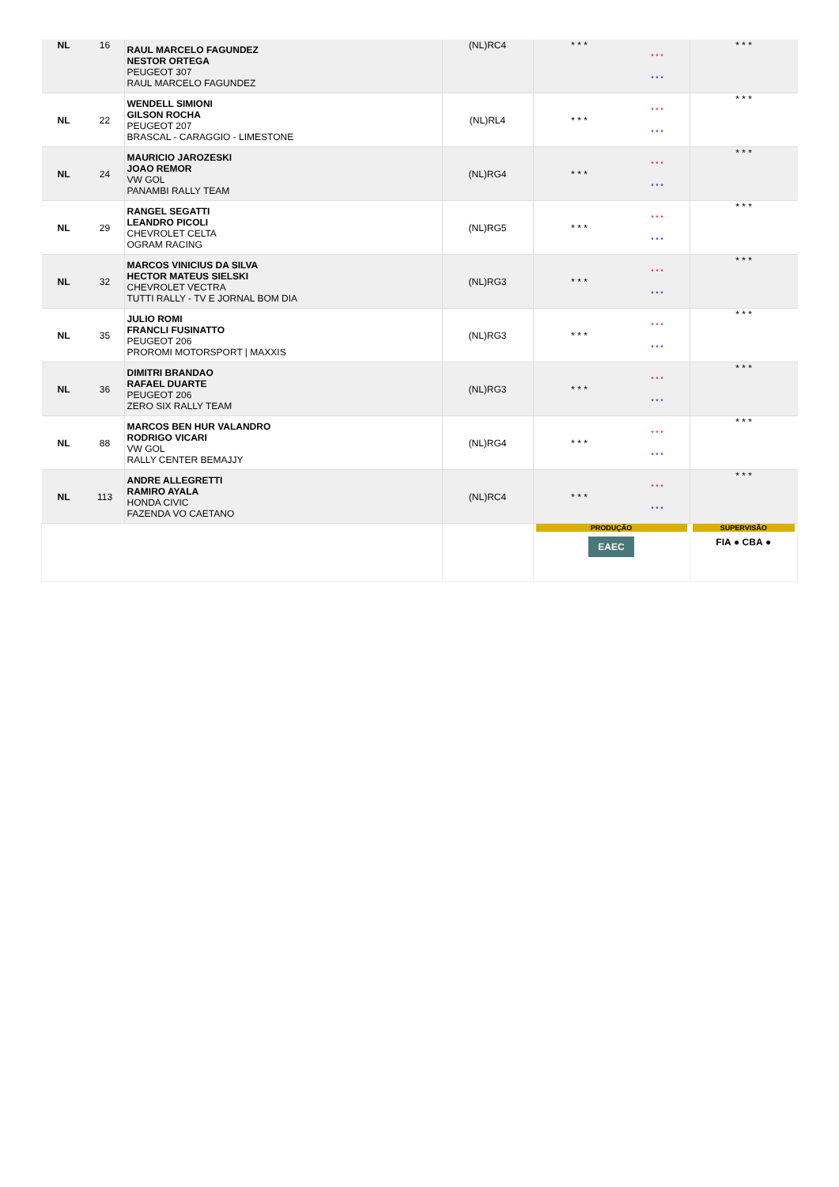| NL | 16 | RAUL MARCELO FAGUNDEZ NESTOR ORTEGA PEUGEOT 307 RAUL MARCELO FAGUNDEZ | (NL)RC4 | * * * | * * * * * * | * * * |
| NL | 22 | WENDELL SIMIONI GILSON ROCHA PEUGEOT 207 BRASCAL - CARAGGIO - LIMESTONE | (NL)RL4 | * * * | * * * * * * | * * * |
| NL | 24 | MAURICIO JAROZESKI JOAO REMOR VW GOL PANAMBI RALLY TEAM | (NL)RG4 | * * * | * * * * * * | * * * |
| NL | 29 | RANGEL SEGATTI LEANDRO PICOLI CHEVROLET CELTA OGRAM RACING | (NL)RG5 | * * * | * * * * * * | * * * |
| NL | 32 | MARCOS VINICIUS DA SILVA HECTOR MATEUS SIELSKI CHEVROLET VECTRA TUTTI RALLY - TV E JORNAL BOM DIA | (NL)RG3 | * * * | * * * * * * | * * * |
| NL | 35 | JULIO ROMI FRANCLI FUSINATTO PEUGEOT 206 PROROMI MOTORSPORT / MAXXIS | (NL)RG3 | * * * | * * * * * * | * * * |
| NL | 36 | DIMITRI BRANDAO RAFAEL DUARTE PEUGEOT 206 ZERO SIX RALLY TEAM | (NL)RG3 | * * * | * * * * * * | * * * |
| NL | 88 | MARCOS BEN HUR VALANDRO RODRIGO VICARI VW GOL RALLY CENTER BEMAJJY | (NL)RG4 | * * * | * * * * * * | * * * |
| NL | 113 | ANDRE ALLEGRETTI RAMIRO AYALA HONDA CIVIC FAZENDA VO CAETANO | (NL)RC4 | * * * | * * * * * * | * * * |
| | | | | PRODUÇÃO EAEC | | SUPERVISÃO FIA ● CBA ● |